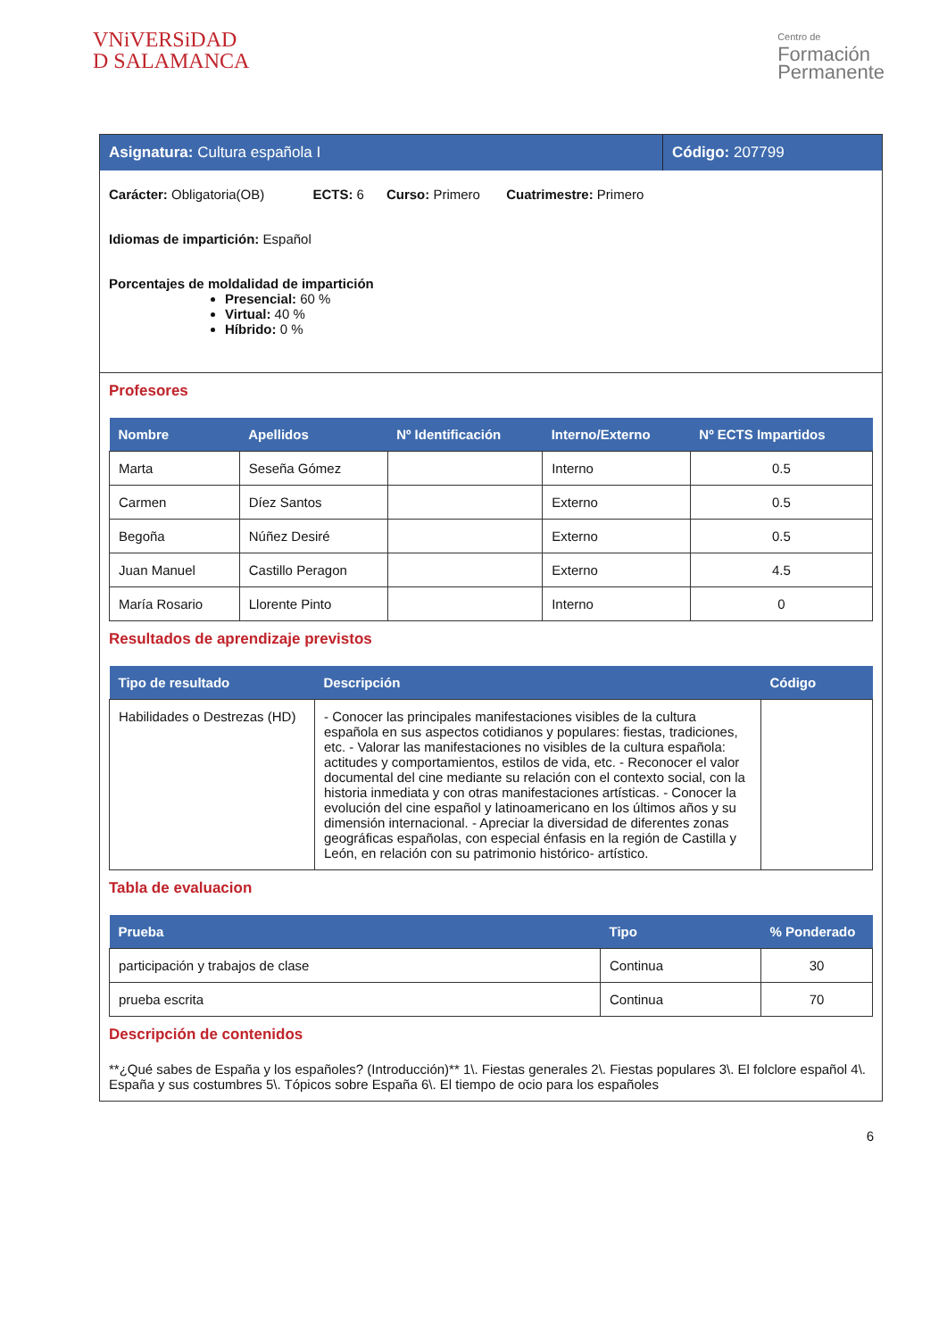VNiVERSiDAD
D SALAMANCA
Centro de
Formación
Permanente
Asignatura: Cultura española I Código: 207799
Carácter: Obligatoria(OB) ECTS: 6 Curso: Primero Cuatrimestre: Primero
Idiomas de impartición: Español
Porcentajes de moldalidad de impartición
Presencial: 60 %
Virtual: 40 %
Híbrido: 0 %
Profesores
| Nombre | Apellidos | Nº Identificación | Interno/Externo | Nº ECTS Impartidos |
| --- | --- | --- | --- | --- |
| Marta | Seseña Gómez | | Interno | 0.5 |
| Carmen | Díez Santos | | Externo | 0.5 |
| Begoña | Núñez Desiré | | Externo | 0.5 |
| Juan Manuel | Castillo Peragon | | Externo | 4.5 |
| María Rosario | Llorente Pinto | | Interno | 0 |
Resultados de aprendizaje previstos
| Tipo de resultado | Descripción | Código |
| --- | --- | --- |
| Habilidades o Destrezas (HD) | - Conocer las principales manifestaciones visibles de la cultura española en sus aspectos cotidianos y populares: fiestas, tradiciones, etc. - Valorar las manifestaciones no visibles de la cultura española: actitudes y comportamientos, estilos de vida, etc. - Reconocer el valor documental del cine mediante su relación con el contexto social, con la historia inmediata y con otras manifestaciones artísticas. - Conocer la evolución del cine español y latinoamericano en los últimos años y su dimensión internacional. - Apreciar la diversidad de diferentes zonas geográficas españolas, con especial énfasis en la región de Castilla y León, en relación con su patrimonio histórico- artístico. | |
Tabla de evaluacion
| Prueba | Tipo | % Ponderado |
| --- | --- | --- |
| participación y trabajos de clase | Continua | 30 |
| prueba escrita | Continua | 70 |
Descripción de contenidos
**¿Qué sabes de España y los españoles? (Introducción)** 1\. Fiestas generales 2\. Fiestas populares 3\. El folclore español 4\. España y sus costumbres 5\. Tópicos sobre España 6\. El tiempo de ocio para los españoles
6